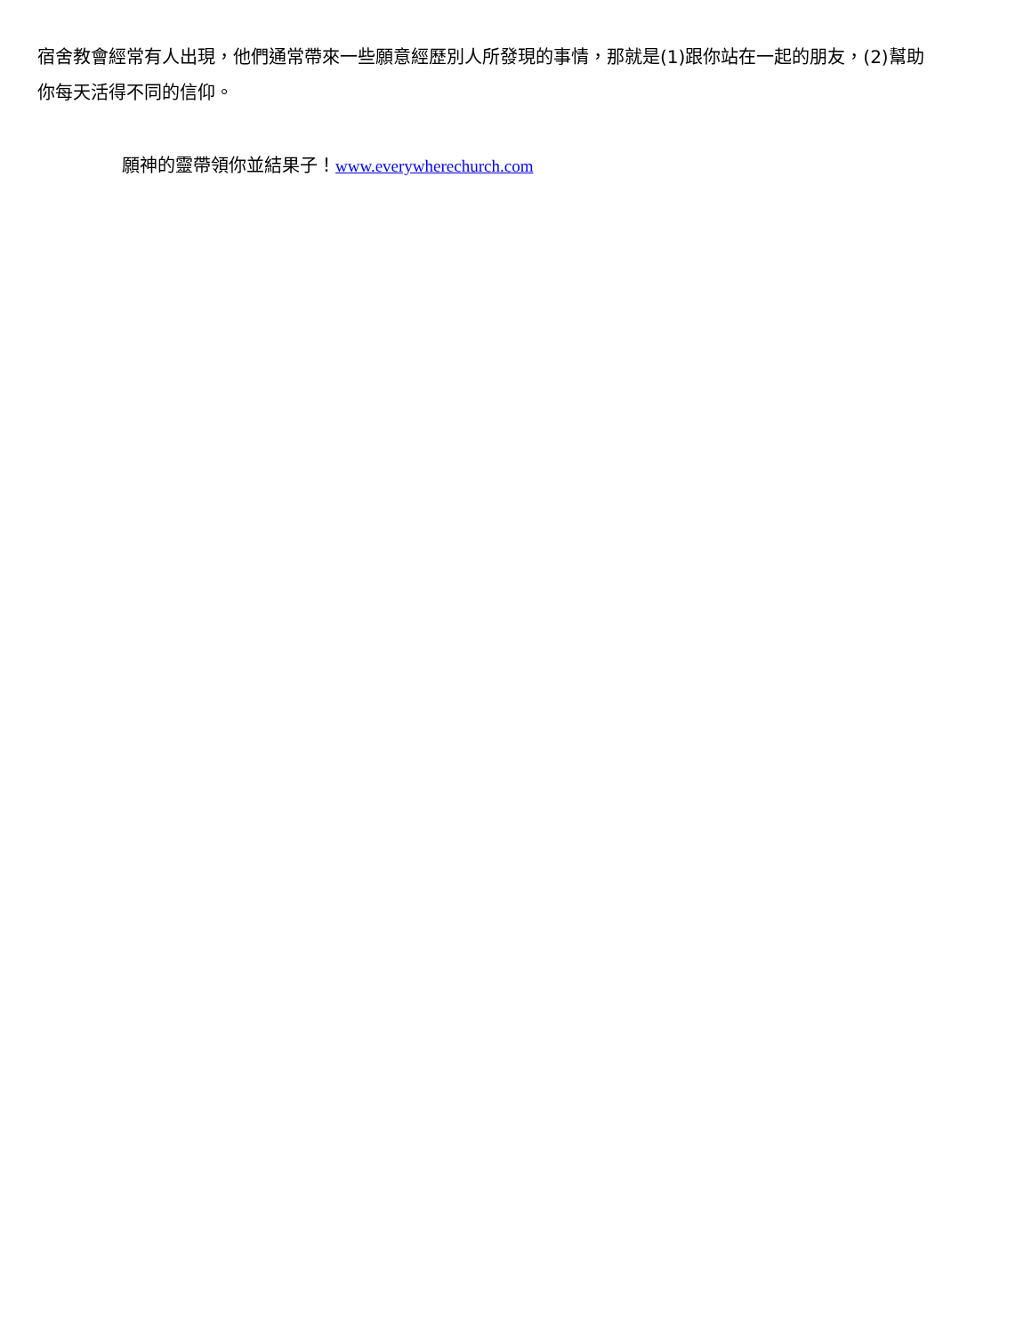宿舍教會經常有人出現，他們通常帶來一些願意經歷別人所發現的事情，那就是(1)跟你站在一起的朋友，(2)幫助你每天活得不同的信仰。
願神的靈帶領你並結果子！www.everywherechurch.com